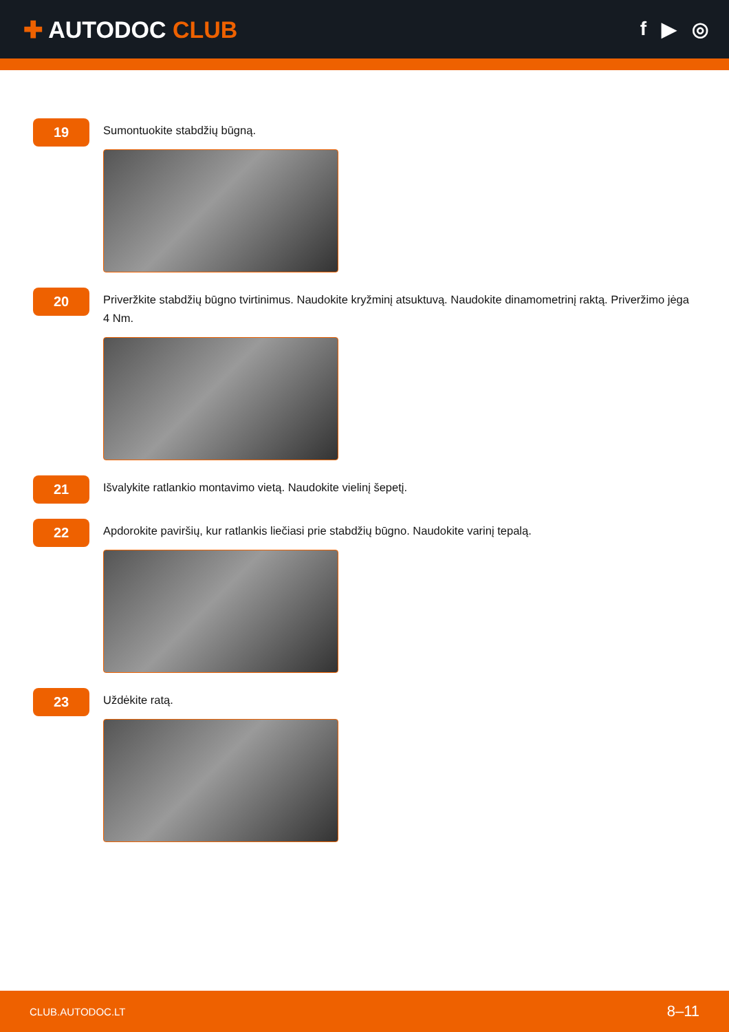✚ AUTODOC CLUB
f ▶ ◎
19
Sumontuokite stabdžių būgną.
20
Priveržkite stabdžių būgno tvirtinimus. Naudokite kryžminį atsuktuvą. Naudokite dinamometrinį raktą. Priveržimo jėga 4 Nm.
21
Išvalykite ratlankio montavimo vietą. Naudokite vielinį šepetį.
22
Apdorokite paviršių, kur ratlankis liečiasi prie stabdžių būgno. Naudokite varinį tepalą.
23
Uždėkite ratą.
CLUB.AUTODOC.LT 8–11